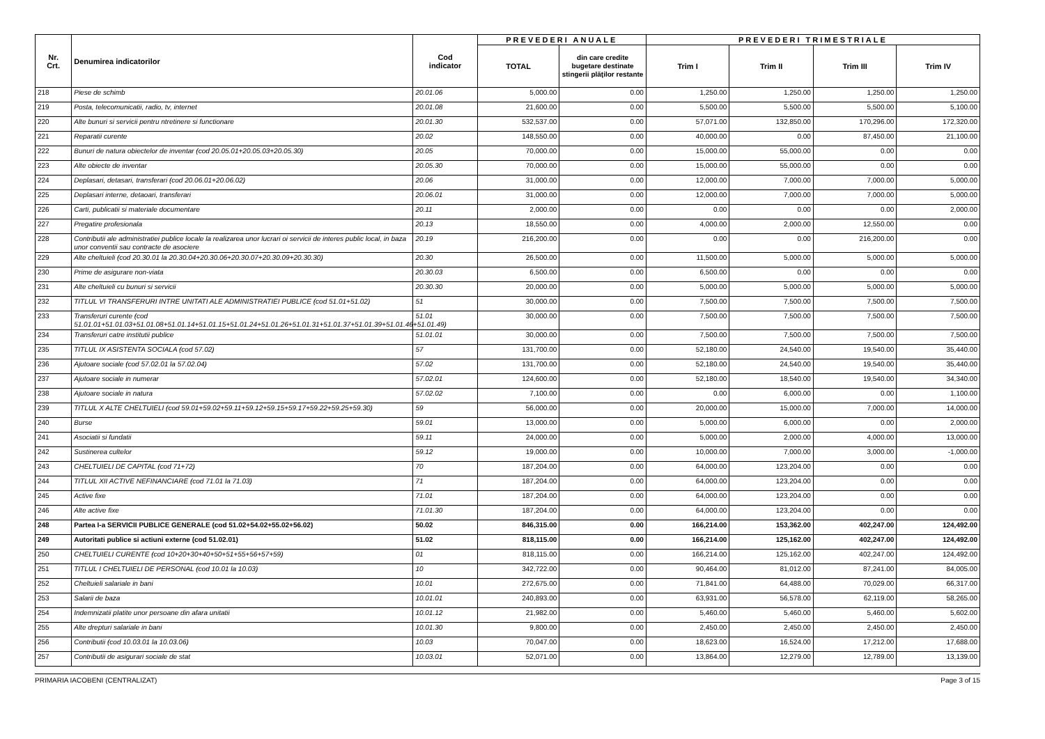| Nr. Crt. | Denumirea indicatorilor | Cod indicator | PREVEDERI ANUALE | | PREVEDERI TRIMESTRIALE | | | |
| --- | --- | --- | --- | --- | --- | --- | --- | --- |
| | | | TOTAL | din care credite bugetare destinate stingerii plăţilor restante | Trim I | Trim II | Trim III | Trim IV |
| 218 | Piese de schimb | 20.01.06 | 5,000.00 | 0.00 | 1,250.00 | 1,250.00 | 1,250.00 | 1,250.00 |
| 219 | Posta, telecomunicatii, radio, tv, internet | 20.01.08 | 21,600.00 | 0.00 | 5,500.00 | 5,500.00 | 5,500.00 | 5,100.00 |
| 220 | Alte bunuri si servicii pentru ntretinere si functionare | 20.01.30 | 532,537.00 | 0.00 | 57,071.00 | 132,850.00 | 170,296.00 | 172,320.00 |
| 221 | Reparatii curente | 20.02 | 148,550.00 | 0.00 | 40,000.00 | 0.00 | 87,450.00 | 21,100.00 |
| 222 | Bunuri de natura obiectelor de inventar (cod 20.05.01+20.05.03+20.05.30) | 20.05 | 70,000.00 | 0.00 | 15,000.00 | 55,000.00 | 0.00 | 0.00 |
| 223 | Alte obiecte de inventar | 20.05.30 | 70,000.00 | 0.00 | 15,000.00 | 55,000.00 | 0.00 | 0.00 |
| 224 | Deplasari, detasari, transferari (cod 20.06.01+20.06.02) | 20.06 | 31,000.00 | 0.00 | 12,000.00 | 7,000.00 | 7,000.00 | 5,000.00 |
| 225 | Deplasari interne, detaoari, transferari | 20.06.01 | 31,000.00 | 0.00 | 12,000.00 | 7,000.00 | 7,000.00 | 5,000.00 |
| 226 | Carti, publicatii si materiale documentare | 20.11 | 2,000.00 | 0.00 | 0.00 | 0.00 | 0.00 | 2,000.00 |
| 227 | Pregatire profesionala | 20.13 | 18,550.00 | 0.00 | 4,000.00 | 2,000.00 | 12,550.00 | 0.00 |
| 228 | Contributii ale administratiei publice locale la realizarea unor lucrari oi servicii de interes public local, in baza unor conventii sau contracte de asociere | 20.19 | 216,200.00 | 0.00 | 0.00 | 0.00 | 216,200.00 | 0.00 |
| 229 | Alte cheltuieli (cod 20.30.01 la 20.30.04+20.30.06+20.30.07+20.30.09+20.30.30) | 20.30 | 26,500.00 | 0.00 | 11,500.00 | 5,000.00 | 5,000.00 | 5,000.00 |
| 230 | Prime de asigurare non-viata | 20.30.03 | 6,500.00 | 0.00 | 6,500.00 | 0.00 | 0.00 | 0.00 |
| 231 | Alte cheltuieli cu bunuri si servicii | 20.30.30 | 20,000.00 | 0.00 | 5,000.00 | 5,000.00 | 5,000.00 | 5,000.00 |
| 232 | TITLUL VI TRANSFERURI INTRE UNITATI ALE ADMINISTRATIEI PUBLICE (cod 51.01+51.02) | 51 | 30,000.00 | 0.00 | 7,500.00 | 7,500.00 | 7,500.00 | 7,500.00 |
| 233 | Transferuri curente (cod 51.01.01+51.01.03+51.01.08+51.01.14+51.01.15+51.01.24+51.01.26+51.01.31+51.01.37+51.01.39+51.01.46+51.01.49) | 51.01 | 30,000.00 | 0.00 | 7,500.00 | 7,500.00 | 7,500.00 | 7,500.00 |
| 234 | Transferuri catre institutii publice | 51.01.01 | 30,000.00 | 0.00 | 7,500.00 | 7,500.00 | 7,500.00 | 7,500.00 |
| 235 | TITLUL IX ASISTENTA SOCIALA (cod 57.02) | 57 | 131,700.00 | 0.00 | 52,180.00 | 24,540.00 | 19,540.00 | 35,440.00 |
| 236 | Ajutoare sociale (cod 57.02.01 la 57.02.04) | 57.02 | 131,700.00 | 0.00 | 52,180.00 | 24,540.00 | 19,540.00 | 35,440.00 |
| 237 | Ajutoare sociale in numerar | 57.02.01 | 124,600.00 | 0.00 | 52,180.00 | 18,540.00 | 19,540.00 | 34,340.00 |
| 238 | Ajutoare sociale in natura | 57.02.02 | 7,100.00 | 0.00 | 0.00 | 6,000.00 | 0.00 | 1,100.00 |
| 239 | TITLUL X ALTE CHELTUIELI (cod 59.01+59.02+59.11+59.12+59.15+59.17+59.22+59.25+59.30) | 59 | 56,000.00 | 0.00 | 20,000.00 | 15,000.00 | 7,000.00 | 14,000.00 |
| 240 | Burse | 59.01 | 13,000.00 | 0.00 | 5,000.00 | 6,000.00 | 0.00 | 2,000.00 |
| 241 | Asociatii si fundatii | 59.11 | 24,000.00 | 0.00 | 5,000.00 | 2,000.00 | 4,000.00 | 13,000.00 |
| 242 | Sustinerea cultelor | 59.12 | 19,000.00 | 0.00 | 10,000.00 | 7,000.00 | 3,000.00 | -1,000.00 |
| 243 | CHELTUIELI DE CAPITAL (cod 71+72) | 70 | 187,204.00 | 0.00 | 64,000.00 | 123,204.00 | 0.00 | 0.00 |
| 244 | TITLUL XII ACTIVE NEFINANCIARE (cod 71.01 la 71.03) | 71 | 187,204.00 | 0.00 | 64,000.00 | 123,204.00 | 0.00 | 0.00 |
| 245 | Active fixe | 71.01 | 187,204.00 | 0.00 | 64,000.00 | 123,204.00 | 0.00 | 0.00 |
| 246 | Alte active fixe | 71.01.30 | 187,204.00 | 0.00 | 64,000.00 | 123,204.00 | 0.00 | 0.00 |
| 248 | Partea I-a SERVICII PUBLICE GENERALE (cod 51.02+54.02+55.02+56.02) | 50.02 | 846,315.00 | 0.00 | 166,214.00 | 153,362.00 | 402,247.00 | 124,492.00 |
| 249 | Autoritati publice si actiuni externe (cod 51.02.01) | 51.02 | 818,115.00 | 0.00 | 166,214.00 | 125,162.00 | 402,247.00 | 124,492.00 |
| 250 | CHELTUIELI CURENTE (cod 10+20+30+40+50+51+55+56+57+59) | 01 | 818,115.00 | 0.00 | 166,214.00 | 125,162.00 | 402,247.00 | 124,492.00 |
| 251 | TITLUL I CHELTUIELI DE PERSONAL (cod 10.01 la 10.03) | 10 | 342,722.00 | 0.00 | 90,464.00 | 81,012.00 | 87,241.00 | 84,005.00 |
| 252 | Cheltuieli salariale in bani | 10.01 | 272,675.00 | 0.00 | 71,841.00 | 64,488.00 | 70,029.00 | 66,317.00 |
| 253 | Salarii de baza | 10.01.01 | 240,893.00 | 0.00 | 63,931.00 | 56,578.00 | 62,119.00 | 58,265.00 |
| 254 | Indemnizatii platite unor persoane din afara unitatii | 10.01.12 | 21,982.00 | 0.00 | 5,460.00 | 5,460.00 | 5,460.00 | 5,602.00 |
| 255 | Alte drepturi salariale in bani | 10.01.30 | 9,800.00 | 0.00 | 2,450.00 | 2,450.00 | 2,450.00 | 2,450.00 |
| 256 | Contributii (cod 10.03.01 la 10.03.06) | 10.03 | 70,047.00 | 0.00 | 18,623.00 | 16,524.00 | 17,212.00 | 17,688.00 |
| 257 | Contributii de asigurari sociale de stat | 10.03.01 | 52,071.00 | 0.00 | 13,864.00 | 12,279.00 | 12,789.00 | 13,139.00 |
PRIMARIA IACOBENI (CENTRALIZAT) Page 3 of 15